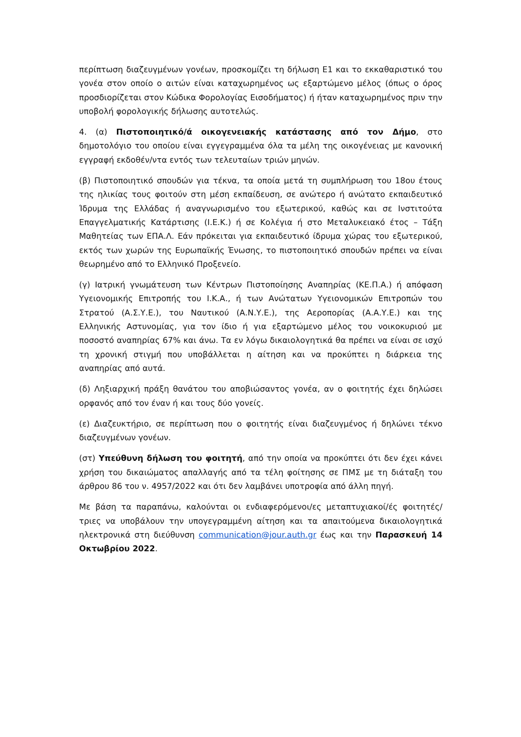περίπτωση διαζευγμένων γονέων, προσκομίζει τη δήλωση Ε1 και το εκκαθαριστικό του γονέα στον οποίο ο αιτών είναι καταχωρημένος ως εξαρτώμενο μέλος (όπως ο όρος προσδιορίζεται στον Κώδικα Φορολογίας Εισοδήματος) ή ήταν καταχωρημένος πριν την υποβολή φορολογικής δήλωσης αυτοτελώς.
4. (α) Πιστοποιητικό/ά οικογενειακής κατάστασης από τον Δήμο, στο δημοτολόγιο του οποίου είναι εγγεγραμμένα όλα τα μέλη της οικογένειας με κανονική εγγραφή εκδοθέν/ντα εντός των τελευταίων τριών μηνών.
(β) Πιστοποιητικό σπουδών για τέκνα, τα οποία μετά τη συμπλήρωση του 18ου έτους της ηλικίας τους φοιτούν στη μέση εκπαίδευση, σε ανώτερο ή ανώτατο εκπαιδευτικό Ίδρυμα της Ελλάδας ή αναγνωρισμένο του εξωτερικού, καθώς και σε Ινστιτούτα Επαγγελματικής Κατάρτισης (Ι.Ε.Κ.) ή σε Κολέγια ή στο Μεταλυκειακό έτος – Τάξη Μαθητείας των ΕΠΑ.Λ. Εάν πρόκειται για εκπαιδευτικό ίδρυμα χώρας του εξωτερικού, εκτός των χωρών της Ευρωπαϊκής Ένωσης, το πιστοποιητικό σπουδών πρέπει να είναι θεωρημένο από το Ελληνικό Προξενείο.
(γ) Ιατρική γνωμάτευση των Κέντρων Πιστοποίησης Αναπηρίας (ΚΕ.Π.Α.) ή απόφαση Υγειονομικής Επιτροπής του Ι.Κ.Α., ή των Ανώτατων Υγειονομικών Επιτροπών του Στρατού (Α.Σ.Υ.Ε.), του Ναυτικού (Α.Ν.Υ.Ε.), της Αεροπορίας (Α.Α.Υ.Ε.) και της Ελληνικής Αστυνομίας, για τον ίδιο ή για εξαρτώμενο μέλος του νοικοκυριού με ποσοστό αναπηρίας 67% και άνω. Τα εν λόγω δικαιολογητικά θα πρέπει να είναι σε ισχύ τη χρονική στιγμή που υποβάλλεται η αίτηση και να προκύπτει η διάρκεια της αναπηρίας από αυτά.
(δ) Ληξιαρχική πράξη θανάτου του αποβιώσαντος γονέα, αν ο φοιτητής έχει δηλώσει ορφανός από τον έναν ή και τους δύο γονείς.
(ε) Διαζευκτήριο, σε περίπτωση που ο φοιτητής είναι διαζευγμένος ή δηλώνει τέκνο διαζευγμένων γονέων.
(στ) Υπεύθυνη δήλωση του φοιτητή, από την οποία να προκύπτει ότι δεν έχει κάνει χρήση του δικαιώματος απαλλαγής από τα τέλη φοίτησης σε ΠΜΣ με τη διάταξη του άρθρου 86 του ν. 4957/2022 και ότι δεν λαμβάνει υποτροφία από άλλη πηγή.
Με βάση τα παραπάνω, καλούνται οι ενδιαφερόμενοι/ες μεταπτυχιακοί/ές φοιτητές/τριες να υποβάλουν την υπογεγραμμένη αίτηση και τα απαιτούμενα δικαιολογητικά ηλεκτρονικά στη διεύθυνση communication@jour.auth.gr έως και την Παρασκευή 14 Οκτωβρίου 2022.